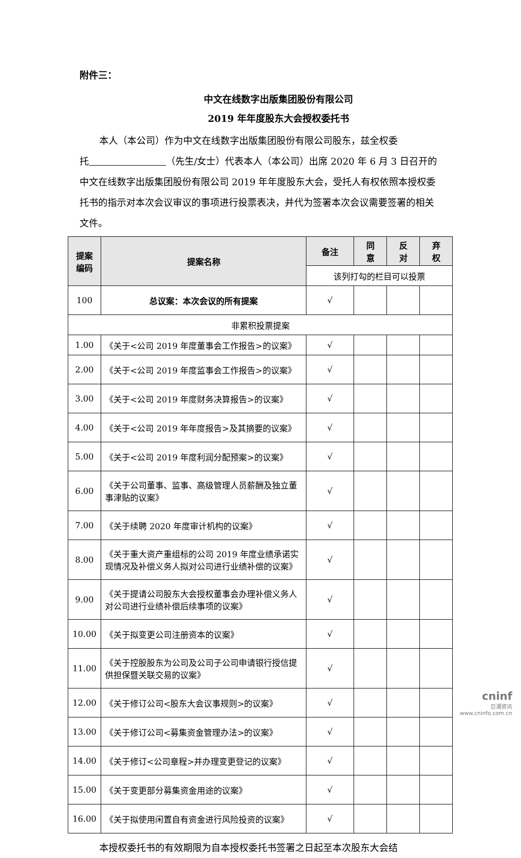附件三：
中文在线数字出版集团股份有限公司
2019 年年度股东大会授权委托书
本人（本公司）作为中文在线数字出版集团股份有限公司股东，兹全权委
托 （先生/女士）代表本人（本公司）出席 2020 年 6 月 3 日召开的中文在线数字出版集团股份有限公司 2019 年年度股东大会，受托人有权依照本授权委托书的指示对本次会议审议的事项进行投票表决，并代为签署本次会议需要签署的相关文件。
| 提案 编码 | 提案名称 | 备注 | 同 意 | 反 对 | 弃 权 |
| --- | --- | --- | --- | --- | --- |
| | | 该列打勾的栏目可以投票 | | | |
| 100 | 总议案：本次会议的所有提案 | √ | | | |
| 非累积投票提案 | | | | | |
| 1.00 | 《关于<公司 2019 年度董事会工作报告>的议案》 | √ | | | |
| 2.00 | 《关于<公司 2019 年度监事会工作报告>的议案》 | √ | | | |
| 3.00 | 《关于<公司 2019 年度财务决算报告>的议案》 | √ | | | |
| 4.00 | 《关于<公司 2019 年年度报告>及其摘要的议案》 | √ | | | |
| 5.00 | 《关于<公司 2019 年度利润分配预案>的议案》 | √ | | | |
| 6.00 | 《关于公司董事、监事、高级管理人员薪酬及独立董事津贴的议案》 | √ | | | |
| 7.00 | 《关于续聘 2020 年度审计机构的议案》 | √ | | | |
| 8.00 | 《关于重大资产重组标的公司 2019 年度业绩承诺实现情况及补偿义务人拟对公司进行业绩补偿的议案》 | √ | | | |
| 9.00 | 《关于提请公司股东大会授权董事会办理补偿义务人对公司进行业绩补偿后续事项的议案》 | √ | | | |
| 10.00 | 《关于拟变更公司注册资本的议案》 | √ | | | |
| 11.00 | 《关于控股股东为公司及公司子公司申请银行授信提供担保暨关联交易的议案》 | √ | | | |
| 12.00 | 《关于修订公司<股东大会议事规则>的议案》 | √ | | | |
| 13.00 | 《关于修订公司<募集资金管理办法>的议案》 | √ | | | |
| 14.00 | 《关于修订<公司章程>并办理变更登记的议案》 | √ | | | |
| 15.00 | 《关于变更部分募集资金用途的议案》 | √ | | | |
| 16.00 | 《关于拟使用闲置自有资金进行风险投资的议案》 | √ | | | |
本授权委托书的有效期限为自本授权委托书签署之日起至本次股东大会结
cninf
巨潮资讯
www.cninfo.com.cn